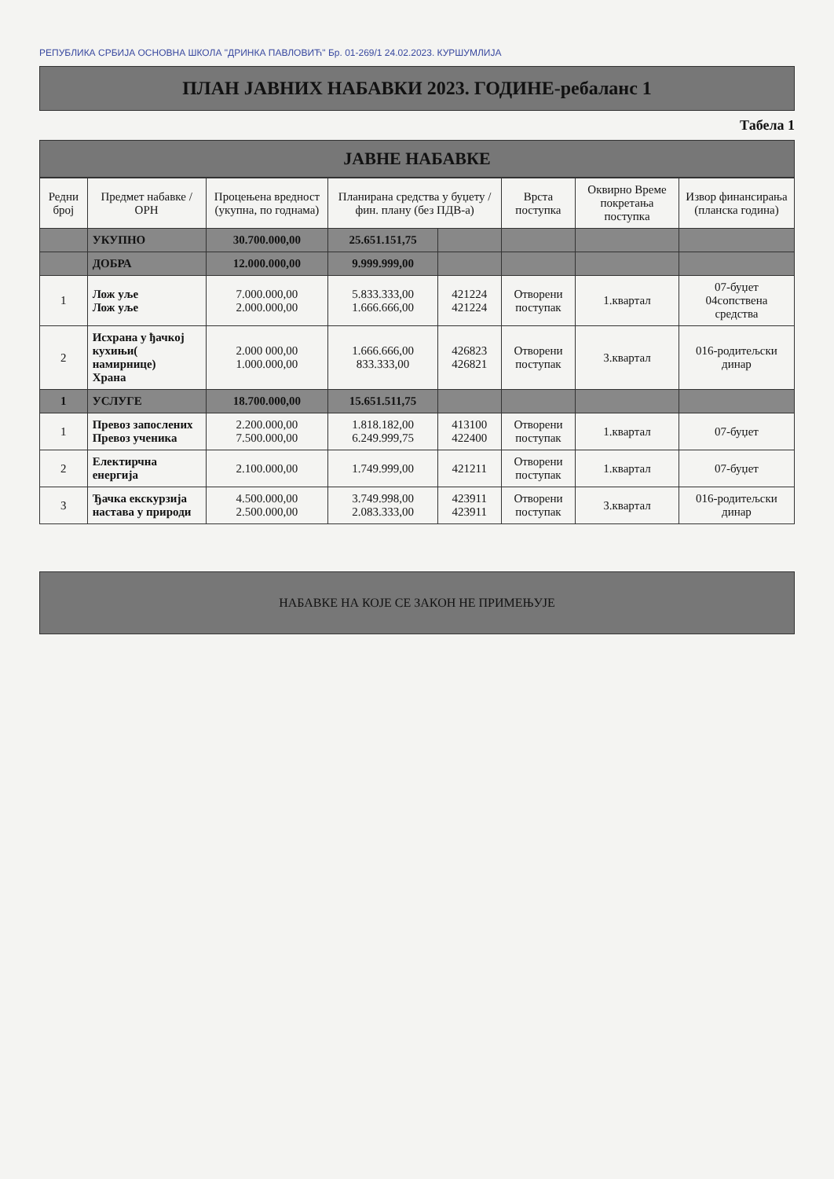РЕПУБЛИКА СРБИЈА ОСНОВНА ШКОЛА "ДРИНКА ПАВЛОВИЋ" Бр. 01-269/1 24.02.2023. КУРШУМЛИЈА
ПЛАН ЈАВНИХ НАБАВКИ 2023. ГОДИНЕ-ребаланс 1
Табела 1
ЈАВНЕ НАБАВКЕ
| Редни број | Предмет набавке / ОРН | Процењена вредност (укупна, по годнама) | Планирана средства у буџету / фин. плану (без ПДВ-а) | | Врста поступка | Оквирно Време покретања поступка | Извор финансирања (планска година) |
| --- | --- | --- | --- | --- | --- | --- | --- |
| | УКУПНО | 30.700.000,00 | 25.651.151,75 | | | | |
| | ДОБРА | 12.000.000,00 | 9.999.999,00 | | | | |
| 1 | Лож уље Лож уље | 7.000.000,00 2.000.000,00 | 5.833.333,00 1.666.666,00 | 421224 421224 | Отворени поступак | 1.квартал | 07-буџет 04сопствена средства |
| 2 | Исхрана у ђачкој кухињи( намирнице) Храна | 2.000 000,00 1.000.000,00 | 1.666.666,00 833.333,00 | 426823 426821 | Отворени поступак | 3.квартал | 016-родитељски динар |
| 1 | УСЛУГЕ | 18.700.000,00 | 15.651.511,75 | | | | |
| 1 | Превоз запослених Превоз ученика | 2.200.000,00 7.500.000,00 | 1.818.182,00 6.249.999,75 | 413100 422400 | Отворени поступак | 1.квартал | 07-буџет |
| 2 | Електирчна енергија | 2.100.000,00 | 1.749.999,00 | 421211 | Отворени поступак | 1.квартал | 07-буџет |
| 3 | Ђачка екскурзија настава у природи | 4.500.000,00 2.500.000,00 | 3.749.998,00 2.083.333,00 | 423911 423911 | Отворени поступак | 3.квартал | 016-родитељски динар |
НАБАВКЕ НА КОЈЕ СЕ ЗАКОН НЕ ПРИМЕЊУЈЕ